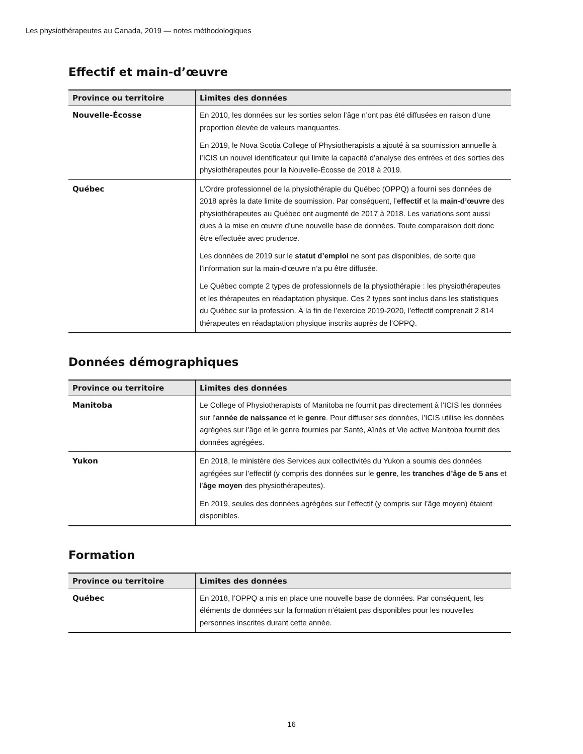Les physiothérapeutes au Canada, 2019 — notes méthodologiques
Effectif et main-d’œuvre
| Province ou territoire | Limites des données |
| --- | --- |
| Nouvelle-Écosse | En 2010, les données sur les sorties selon l’âge n’ont pas été diffusées en raison d’une proportion élevée de valeurs manquantes. En 2019, le Nova Scotia College of Physiotherapists a ajouté à sa soumission annuelle à l’ICIS un nouvel identificateur qui limite la capacité d’analyse des entrées et des sorties des physiothérapeutes pour la Nouvelle-Écosse de 2018 à 2019. |
| Québec | L’Ordre professionnel de la physiothérapie du Québec (OPPQ) a fourni ses données de 2018 après la date limite de soumission. Par conséquent, l’ effectif et la main-d’œuvre des physiothérapeutes au Québec ont augmenté de 2017 à 2018. Les variations sont aussi dues à la mise en œuvre d’une nouvelle base de données. Toute comparaison doit donc être effectuée avec prudence. Les données de 2019 sur le statut d’emploi ne sont pas disponibles, de sorte que l’information sur la main-d’œuvre n’a pu être diffusée. Le Québec compte 2 types de professionnels de la physiothérapie : les physiothérapeutes et les thérapeutes en réadaptation physique. Ces 2 types sont inclus dans les statistiques du Québec sur la profession. À la fin de l’exercice 2019-2020, l’effectif comprenait 2 814 thérapeutes en réadaptation physique inscrits auprès de l’OPPQ. |
Données démographiques
| Province ou territoire | Limites des données |
| --- | --- |
| Manitoba | Le College of Physiotherapists of Manitoba ne fournit pas directement à l’ICIS les données sur l’ année de naissance et le genre . Pour diffuser ses données, l’ICIS utilise les données agrégées sur l’âge et le genre fournies par Santé, Aînés et Vie active Manitoba fournit des données agrégées. |
| Yukon | En 2018, le ministère des Services aux collectivités du Yukon a soumis des données agrégées sur l’effectif (y compris des données sur le genre , les tranches d’âge de 5 ans et l’ âge moyen des physiothérapeutes). En 2019, seules des données agrégées sur l’effectif (y compris sur l’âge moyen) étaient disponibles. |
Formation
| Province ou territoire | Limites des données |
| --- | --- |
| Québec | En 2018, l’OPPQ a mis en place une nouvelle base de données. Par conséquent, les éléments de données sur la formation n’étaient pas disponibles pour les nouvelles personnes inscrites durant cette année. |
16